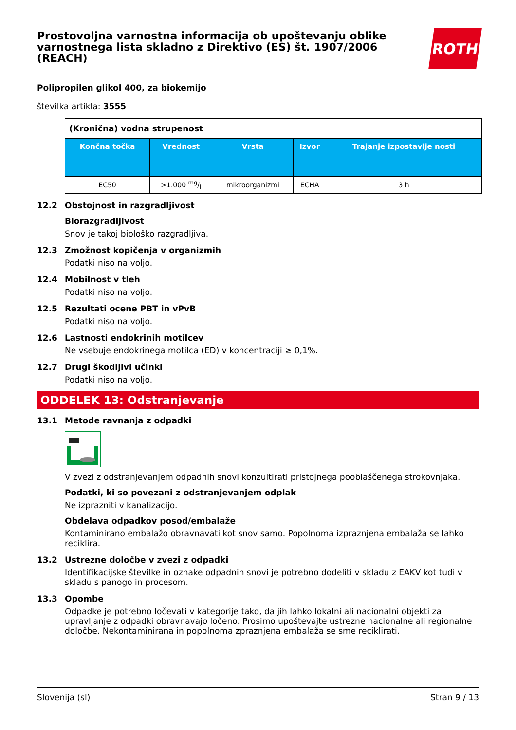Prostovoljna varnostna informacija ob upoštevanju oblike varnostnega lista skladno z Direktivo (ES) št. 1907/2006 (REACH)
ROTH
Polipropilen glikol 400, za biokemijo
številka artikla: 3555
| (Kronična) vodna strupenost | | | | |
| Končna točka | Vrednost | Vrsta | Izvor | Trajanje izpostavlje nosti |
| EC50 | >1.000 mg/l | mikroorganizmi | ECHA | 3 h |
12.2 Obstojnost in razgradljivost
Biorazgradljivost
Snov je takoj biološko razgradljiva.
12.3 Zmožnost kopičenja v organizmih
Podatki niso na voljo.
12.4 Mobilnost v tleh
Podatki niso na voljo.
12.5 Rezultati ocene PBT in vPvB
Podatki niso na voljo.
12.6 Lastnosti endokrinih motilcev
Ne vsebuje endokrinega motilca (ED) v koncentraciji ≥ 0,1%.
12.7 Drugi škodljivi učinki
Podatki niso na voljo.
ODDELEK 13: Odstranjevanje
13.1 Metode ravnanja z odpadki
V zvezi z odstranjevanjem odpadnih snovi konzultirati pristojnega pooblaščenega strokovnjaka.
Podatki, ki so povezani z odstranjevanjem odplak
Ne izprazniti v kanalizacijo.
Obdelava odpadkov posod/embalaže
Kontaminirano embalažo obravnavati kot snov samo. Popolnoma izpraznjena embalaža se lahko reciklira.
13.2 Ustrezne določbe v zvezi z odpadki
Identifikacijske številke in oznake odpadnih snovi je potrebno dodeliti v skladu z EAKV kot tudi v skladu s panogo in procesom.
13.3 Opombe
Odpadke je potrebno ločevati v kategorije tako, da jih lahko lokalni ali nacionalni objekti za upravljanje z odpadki obravnavajo ločeno. Prosimo upoštevajte ustrezne nacionalne ali regionalne določbe. Nekontaminirana in popolnoma zpraznjena embalaža se sme reciklirati.
Slovenija (sl) Stran 9 / 13